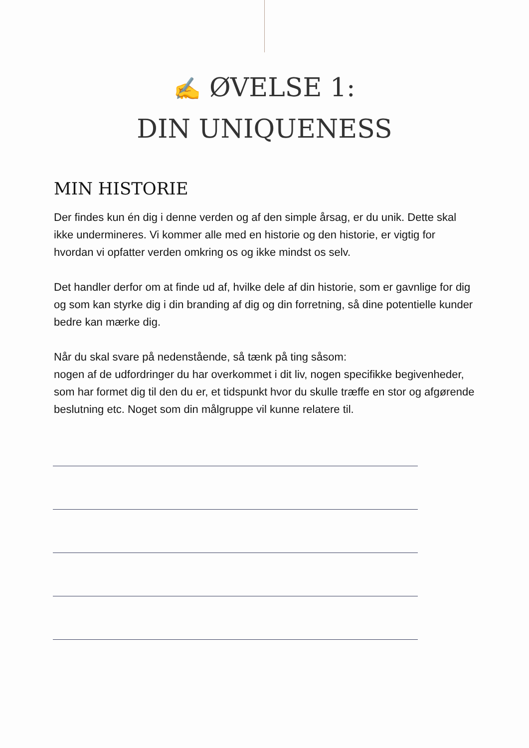✍ ØVELSE 1:
DIN UNIQUENESS
MIN HISTORIE
Der findes kun én dig i denne verden og af den simple årsag, er du unik. Dette skal ikke undermineres. Vi kommer alle med en historie og den historie, er vigtig for hvordan vi opfatter verden omkring os og ikke mindst os selv.
Det handler derfor om at finde ud af, hvilke dele af din historie, som er gavnlige for dig og som kan styrke dig i din branding af dig og din forretning, så dine potentielle kunder bedre kan mærke dig.
Når du skal svare på nedenstående, så tænk på ting såsom:
nogen af de udfordringer du har overkommet i dit liv, nogen specifikke begivenheder, som har formet dig til den du er, et tidspunkt hvor du skulle træffe en stor og afgørende beslutning etc. Noget som din målgruppe vil kunne relatere til.